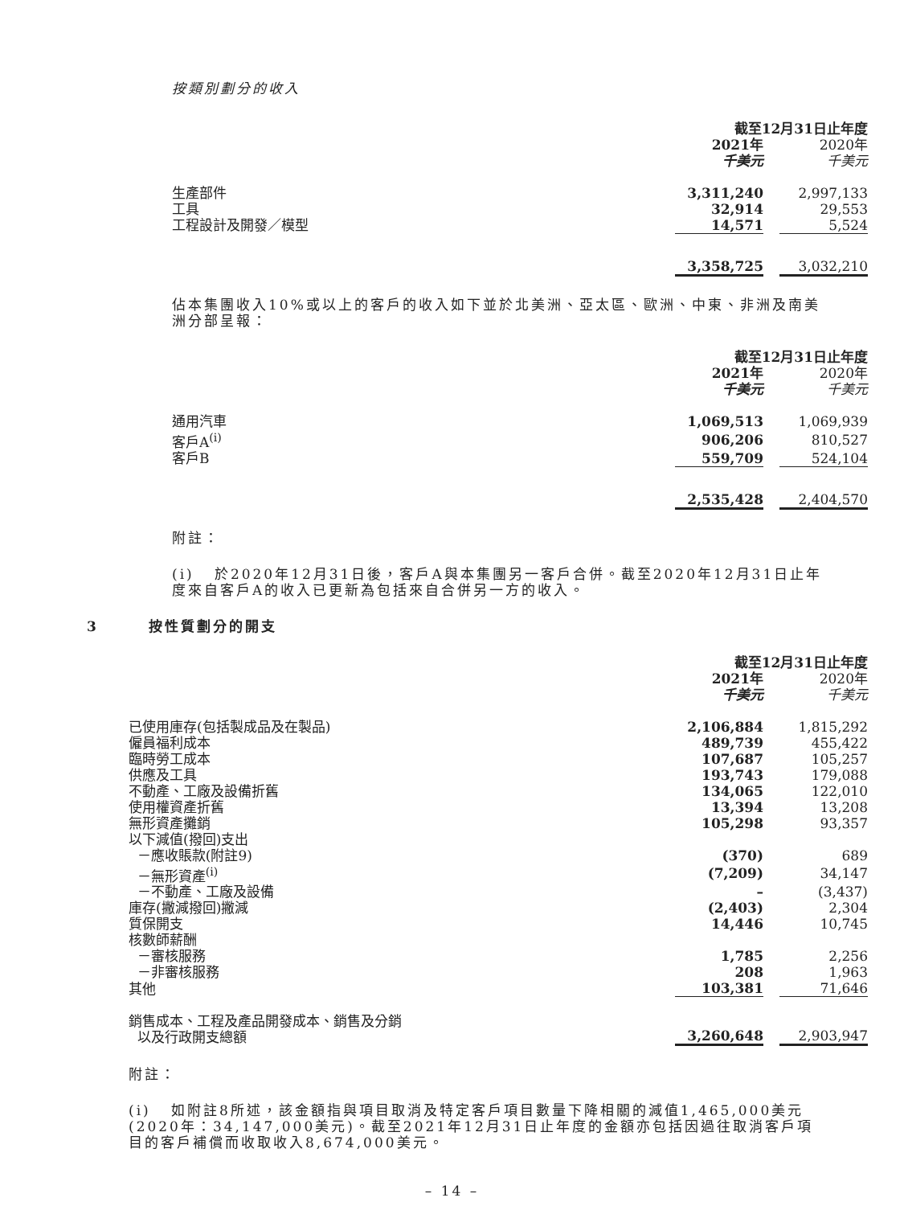按類別劃分的收入
| | 截至12月31日止年度 | | |
| --- | --- | --- | --- |
| | 2021年 千美元 | | 2020年 千美元 |
| 生產部件 | 3,311,240 | | 2,997,133 |
| 工具 | 32,914 | | 29,553 |
| 工程設計及開發／模型 | 14,571 | | 5,524 |
| | 3,358,725 | | 3,032,210 |
佔本集團收入10%或以上的客戶的收入如下並於北美洲、亞太區、歐洲、中東、非洲及南美洲分部呈報：
| | 截至12月31日止年度 | | |
| --- | --- | --- | --- |
| | 2021年 千美元 | | 2020年 千美元 |
| 通用汽車 | 1,069,513 | | 1,069,939 |
| 客戶A<sup>(i)</sup> | 906,206 | | 810,527 |
| 客戶B | 559,709 | | 524,104 |
| | 2,535,428 | | 2,404,570 |
附註：
(i) 於2020年12月31日後，客戶A與本集團另一客戶合併。截至2020年12月31日止年度來自客戶A的收入已更新為包括來自合併另一方的收入。
3 按性質劃分的開支
| | 截至12月31日止年度 | | |
| --- | --- | --- | --- |
| | 2021年 千美元 | | 2020年 千美元 |
| 已使用庫存(包括製成品及在製品) | 2,106,884 | | 1,815,292 |
| 僱員福利成本 | 489,739 | | 455,422 |
| 臨時勞工成本 | 107,687 | | 105,257 |
| 供應及工具 | 193,743 | | 179,088 |
| 不動產、工廠及設備折舊 | 134,065 | | 122,010 |
| 使用權資產折舊 | 13,394 | | 13,208 |
| 無形資產攤銷 | 105,298 | | 93,357 |
| 以下減值(撥回)支出 | | | |
| －應收賬款(附註9) | (370) | | 689 |
| －無形資產<sup>(i)</sup> | (7,209) | | 34,147 |
| －不動產、工廠及設備 | – | | (3,437) |
| 庫存(撇減撥回)撇減 | (2,403) | | 2,304 |
| 質保開支 | 14,446 | | 10,745 |
| 核數師薪酬 | | | |
| －審核服務 | 1,785 | | 2,256 |
| －非審核服務 | 208 | | 1,963 |
| 其他 | 103,381 | | 71,646 |
| 銷售成本、工程及產品開發成本、銷售及分銷 以及行政開支總額 | 3,260,648 | | 2,903,947 |
附註：
(i) 如附註8所述，該金額指與項目取消及特定客戶項目數量下降相關的減值1,465,000美元(2020年：34,147,000美元)。截至2021年12月31日止年度的金額亦包括因過往取消客戶項目的客戶補償而收取收入8,674,000美元。
– 14 –